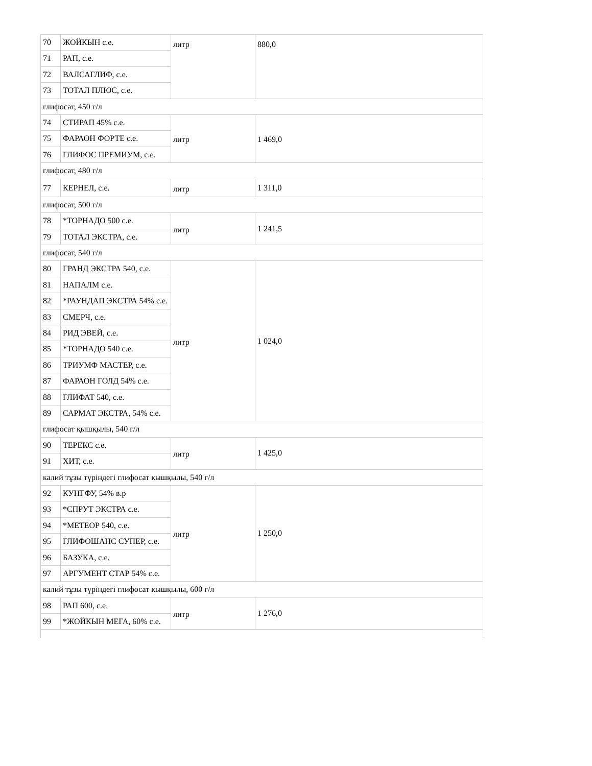| 70 | ЖОЙКЫН с.е. | литр | 880,0 |
| 71 | РАП, с.е. | | |
| 72 | ВАЛСАГЛИФ, с.е. | | |
| 73 | ТОТАЛ ПЛЮС, с.е. | | |
| глифосат, 450 г/л | | | |
| 74 | СТИРАП 45% с.е. | литр | 1 469,0 |
| 75 | ФАРАОН ФОРТЕ с.е. | | |
| 76 | ГЛИФОС ПРЕМИУМ, с.е. | | |
| глифосат, 480 г/л | | | |
| 77 | КЕРНЕЛ, с.е. | литр | 1 311,0 |
| глифосат, 500 г/л | | | |
| 78 | *ТОРНАДО 500 с.е. | литр | 1 241,5 |
| 79 | ТОТАЛ ЭКСТРА, с.е. | | |
| глифосат, 540 г/л | | | |
| 80 | ГРАНД ЭКСТРА 540, с.е. | литр | 1 024,0 |
| 81 | НАПАЛМ с.е. | | |
| 82 | *РАУНДАП ЭКСТРА 54% с.е. | | |
| 83 | СМЕРЧ, с.е. | | |
| 84 | РИД ЭВЕЙ, с.е. | | |
| 85 | *ТОРНАДО 540 с.е. | | |
| 86 | ТРИУМФ МАСТЕР, с.е. | | |
| 87 | ФАРАОН ГОЛД 54% с.е. | | |
| 88 | ГЛИФАТ 540, с.е. | | |
| 89 | САРМАТ ЭКСТРА, 54% с.е. | | |
| глифосат қышқылы, 540 г/л | | | |
| 90 | ТЕРЕКС с.е. | литр | 1 425,0 |
| 91 | ХИТ, с.е. | | |
| калий тұзы түріндегі глифосат қышқылы, 540 г/л | | | |
| 92 | КУНГФУ, 54% в.р | литр | 1 250,0 |
| 93 | *СПРУТ ЭКСТРА с.е. | | |
| 94 | *МЕТЕОР 540, с.е. | | |
| 95 | ГЛИФОШАНС СУПЕР, с.е. | | |
| 96 | БАЗУКА, с.е. | | |
| 97 | АРГУМЕНТ СТАР 54% с.е. | | |
| калий тұзы түріндегі глифосат қышқылы, 600 г/л | | | |
| 98 | РАП 600, с.е. | литр | 1 276,0 |
| 99 | *ЖОЙКЫН МЕГА, 60% с.е. | | |